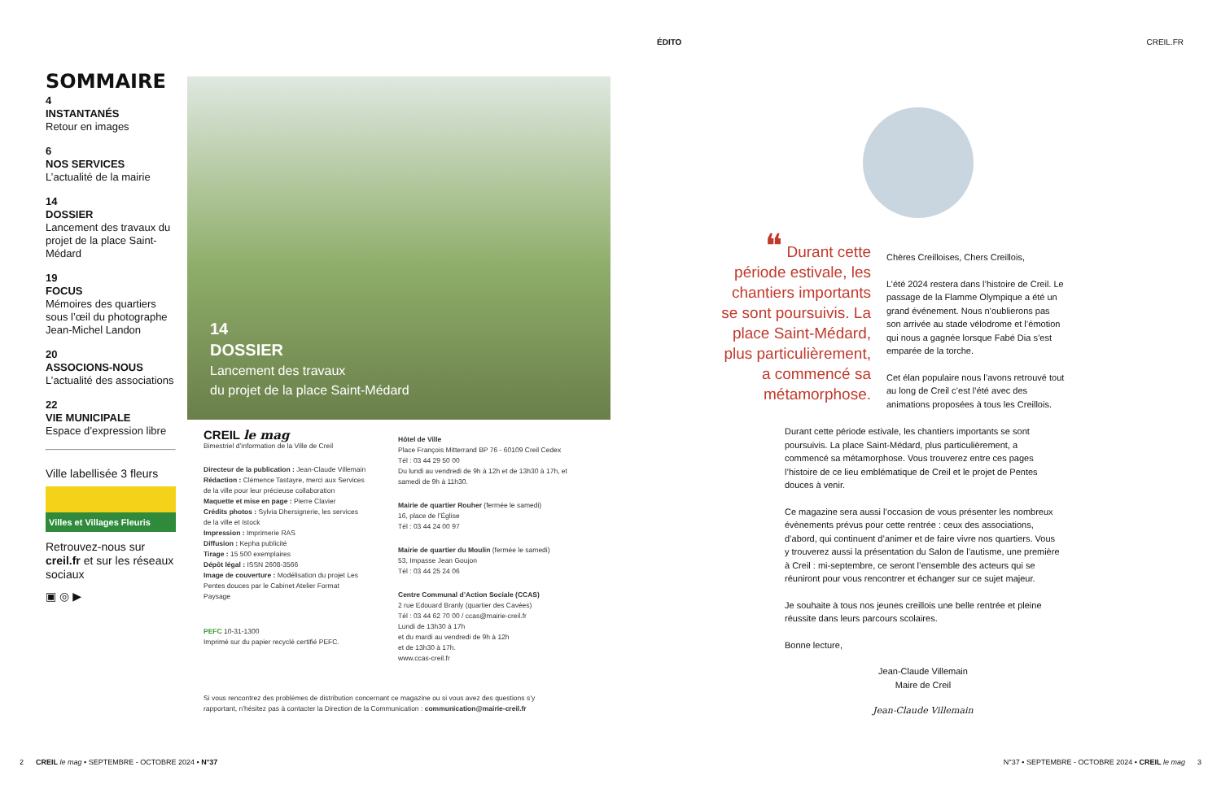SOMMAIRE
4
INSTANTANÉS
Retour en images
6
NOS SERVICES
L’actualité de la mairie
14
DOSSIER
Lancement des travaux du projet de la place Saint-Médard
19
FOCUS
Mémoires des quartiers sous l’œil du photographe Jean-Michel Landon
20
ASSOCIONS-NOUS
L’actualité des associations
22
VIE MUNICIPALE
Espace d’expression libre
Ville labellisée 3 fleurs
Villes et Villages Fleuris
Retrouvez-nous sur creil.fr et sur les réseaux sociaux
▣ ◎ ▶
14
DOSSIER
Lancement des travaux
du projet de la place Saint-Médard
CREIL le mag
Bimestriel d’information de la Ville de Creil
Directeur de la publication : Jean-Claude Villemain
Rédaction : Clémence Tastayre, merci aux Services de la ville pour leur précieuse collaboration
Maquette et mise en page : Pierre Clavier
Crédits photos : Sylvia Dhersignerie, les services de la ville et Istock
Impression : Imprimerie RAS
Diffusion : Kepha publicité
Tirage : 15 500 exemplaires
Dépôt légal : ISSN 2608-3566
Image de couverture : Modélisation du projet Les Pentes douces par le Cabinet Atelier Format Paysage
PEFC 10-31-1300
Imprimé sur du papier recyclé certifié PEFC.
Hôtel de Ville
Place François Mitterrand BP 76 - 60109 Creil Cedex
Tél : 03 44 29 50 00
Du lundi au vendredi de 9h à 12h et de 13h30 à 17h, et samedi de 9h à 11h30.
Mairie de quartier Rouher (fermée le samedi)
16, place de l’Église
Tél : 03 44 24 00 97
Mairie de quartier du Moulin (fermée le samedi)
53, Impasse Jean Goujon
Tél : 03 44 25 24 06
Centre Communal d’Action Sociale (CCAS)
2 rue Edouard Branly (quartier des Cavées)
Tél : 03 44 62 70 00 / ccas@mairie-creil.fr
Lundi de 13h30 à 17h
et du mardi au vendredi de 9h à 12h
et de 13h30 à 17h.
www.ccas-creil.fr
Si vous rencontrez des problèmes de distribution concernant ce magazine ou si vous avez des questions s’y rapportant, n’hésitez pas à contacter la Direction de la Communication : communication@mairie-creil.fr
2 CREIL le mag • SEPTEMBRE - OCTOBRE 2024 • N°37
ÉDITO CREIL.FR
❝ Durant cette période estivale, les chantiers importants se sont poursuivis. La place Saint-Médard, plus particulièrement, a commencé sa métamorphose.
Chères Creilloises, Chers Creillois,
L’été 2024 restera dans l’histoire de Creil. Le passage de la Flamme Olympique a été un grand événement. Nous n’oublierons pas son arrivée au stade vélodrome et l’émotion qui nous a gagnée lorsque Fabé Dia s’est emparée de la torche.
Cet élan populaire nous l’avons retrouvé tout au long de Creil c’est l’été avec des animations proposées à tous les Creillois.
Durant cette période estivale, les chantiers importants se sont poursuivis. La place Saint-Médard, plus particulièrement, a commencé sa métamorphose. Vous trouverez entre ces pages l’histoire de ce lieu emblématique de Creil et le projet de Pentes douces à venir.
Ce magazine sera aussi l’occasion de vous présenter les nombreux évènements prévus pour cette rentrée : ceux des associations, d’abord, qui continuent d’animer et de faire vivre nos quartiers. Vous y trouverez aussi la présentation du Salon de l’autisme, une première à Creil : mi-septembre, ce seront l’ensemble des acteurs qui se réuniront pour vous rencontrer et échanger sur ce sujet majeur.
Je souhaite à tous nos jeunes creillois une belle rentrée et pleine réussite dans leurs parcours scolaires.
Bonne lecture,
Jean-Claude Villemain
Maire de Creil
Jean-Claude Villemain
N°37 • SEPTEMBRE - OCTOBRE 2024 • CREIL le mag 3